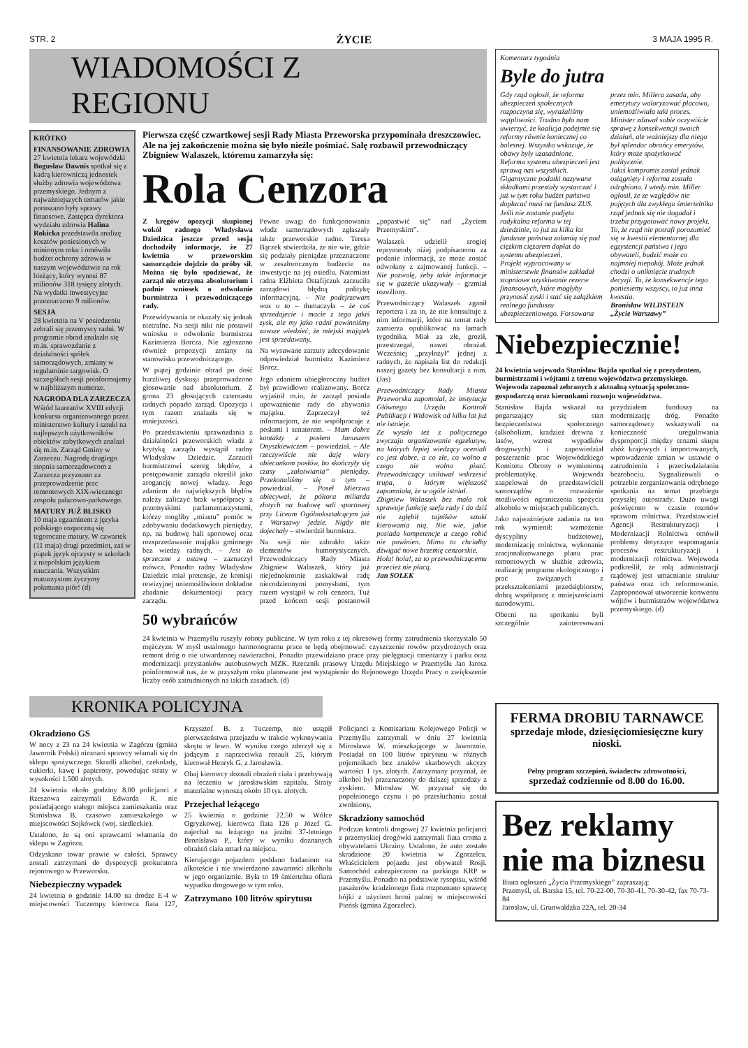STR. 2 ŻYCIE 3 MAJA 1995 R.
WIADOMOŚCI Z REGIONU
KRÓTKO
FINANSOWANIE ZDROWIA
27 kwietnia lekarz wojewódzki Bogusław Dawnis spotkał się z kadrą kierowniczą jednostek służby zdrowia województwa przemyskiego. Jednym z najważniejszych tematów jakie poruszano były sprawy finansowe. Zastępca dyrektora wydziału zdrowia Halina Rokicka przedstawiła analizę kosztów poniesionych w minionym roku i omówiła budżet ochrony zdrowia w naszym województwie na rok bieżący, który wynosi 87 milionów 318 tysięcy złotych. Na wydatki inwestycyjne przeznaczono 9 milionów.
SESJA
28 kwietnia na V posiedzeniu zebrali się przemyscy radni. W programie obrad znalazło się m.in. sprawozdanie z działalności spółek samorządowych, zmiany w regulaminie targowisk. O szczegółach sesji poinformujemy w najbliższym numerze.
NAGRODA DLA ZARZECZA
Wśród laureatów XVIII edycji konkursu organizowanego przez ministerstwo kultury i sztuki na najlepszych użytkowników obiektów zabytkowych znalazł się m.in. Zarząd Gminy w Zarzeczu. Nagrodę drugiego stopnia samorządowcom z Zarzecza przyznano za przeprowadzenie prac remontowych XIX-wiecznego zespołu pałacowo-parkowego.
MATURY JUŻ BLISKO
10 maja egzaminem z języka polskiego rozpoczną się tegoroczne matury. W czwartek (11 maja) drugi przedmiot, zaś w piątek język ojczysty w szkołach z niepolskim językiem nauczania. Wszystkim maturzystom życzymy połamania piór! (d)
Pierwsza część czwartkowej sesji Rady Miasta Przeworska przypominała dreszczowiec. Ale na jej zakończenie można się było nieźle pośmiać. Salę rozbawił przewodniczący Zbigniew Walaszek, któremu zamarzyła się:
Rola Cenzora
Z kręgów opozycji skupionej wokół radnego Władysława Dziedzica jeszcze przed sesją dochodziły informacje, że 27 kwietnia w przeworskim samorządzie dojdzie do próby sił. Można się było spodziewać, że zarząd nie otrzyma absolutorium i padnie wniosek o odwołanie burmistrza i przewodniczącego rady.
Przewidywania te okazały się jednak nietrafne. Na sesji nikt nie postawił wniosku o odwołanie burmistrza Kazimierza Borcza. Nie zgłoszono również propozycji zmiany na stanowisku przewodniczącego.
W piątej godzinie obrad po dość burzliwej dyskusji przeprowadzono głosowanie nad absolutorium. Z grona 23 głosujących czternastu radnych poparło zarząd. Opozycja i tym razem znalazła się w mniejszości.
Po przedstawieniu sprawozdania z działalności przeworskich władz z krytyką zarządu wystąpił radny Władysław Dziedzic. Zarzucił burmistrzowi szereg błędów, a postępowanie zarządu określił jako arogancję nowej władzy. Jego zdaniem do największych błędów należy zaliczyć brak współpracy z przemyskimi parlamentarzystami, którzy mogliby „miastu” pomóc w zdobywaniu dodatkowych pieniędzy, np. na budowę hali sportowej oraz rozsprzedawanie majątku gminnego bez wiedzy radnych. – Jest to sprzeczne z ustawą – zaznaczył mówca. Ponadto radny Władysław Dziedzic miał pretensje, że komisji rewizyjnej uniemożliwiono dokładne zbadanie dokumentacji pracy zarządu.
Pewne uwagi do funkcjonowania władz samorządowych zgłaszały także przeworskie radne. Teresa Bączek stwierdziła, że nie wie, gdzie się podziały pieniądze przeznaczone w zeszłorocznym budżecie na inwestycje na jej osiedlu. Natomiast radna Elżbieta Ostafijczuk zarzuciła zarządowi błędną politykę informacyjną. – Nie podejrzewam was o to – tłumaczyła – że coś sprzedajecie i macie z tego jakiś zysk, ale my jako radni powinniśmy zawsze wiedzieć, że miejski majątek jest sprzedawany.
Na wysuwane zarzuty zdecydowanie odpowiedział burmistrz Kazimierz Borcz.
Jego zdaniem ubiegłoroczny budżet był prawidłowo realizowany. Borcz wyjaśnił m.in, że zarząd posiada upoważnienie rady do zbywania majątku. Zaprzeczył też informacjom, że nie współpracuje z posłami i senatorem. – Mam dobre kontakty z posłem Januszem Onyszkiewiczem – powiedział. – Ale rzeczywiście nie daję wiary obiecankom posłów, bo skończyły się czasy „załatwiania” pieniędzy. Przekonaliśmy się o tym – powiedział. – Poseł Mierzwa obiecywał, że półtora miliarda złotych na budowę sali sportowej przy Liceum Ogólnokształcącym już z Warszawy jedzie. Nigdy nie dojechały – stwierdził burmistrz.
Na sesji nie zabrakło także elementów humorystycznych. Przewodniczący Rady Miasta Zbigniew Walaszek, który już niejednokrotnie zaskakiwał radę niecodziennymi pomysłami, tym razem wystąpił w roli cenzora. Tuż przed końcem sesji postanowił „popastwić się” nad „Życiem Przemyskim”.
Walaszek udzielił srogiej reprymendy niżej podpisanemu za podanie informacji, że może zostać odwołany z zajmowanej funkcji. – Nie pozwolę, żeby takie informacje się w gazecie ukazywały – grzmiał rozeźlony.
Przewodniczący Walaszek zganił reportera i za to, że nie konsultuje z nim informacji, które na temat rady zamierza opublikować na łamach tygodnika. Miał za złe, groził, przestrzegał, nawet obrażał. Wcześniej „przyłożył” jednej z radnych, że napisała list do redakcji naszej gazety bez konsultacji z nim. (Jas)
Przewodniczący Rady Miasta Przeworska zapomniał, że instytucja Głównego Urzędu Kontroli Publikacji i Widowisk od kilku lat już nie istnieje.
Ze wyszło też z politycznego zwyczaju organizowanie egzekutyw, na których lepiej wiedzący oceniali co jest dobre, a co złe, co wolno a czego nie wolno pisać. Przewodniczący usiłował wskrzesić trupa, o którym większość zapomniała, że w ogóle istniał.
Zbigniew Walaszek bez mała rok sprawuje funkcję szefa rady i do dziś nie zgłębił tajników sztuki kierowania nią. Nie wie, jakie posiada kompetencje a czego robić nie powinien. Mimo to chciałby dźwigać nowe brzemię cenzorskie.
Hola! hola!, za to przewodniczącemu przecież nie płacą.
Jan SOŁEK
50 wybrańców
24 kwietnia w Przemyślu ruszyły roboty publiczne. W tym roku z tej okresowej formy zatrudnienia skorzystało 50 mężczyzn. W myśl ustalonego harmonogramu prace te będą obejmować: czyszczenie rowów przydrożnych oraz remont dróg o nie utwardzonej nawierzchni. Ponadto przewidziano prace przy pielęgnacji cmentarzy i parku oraz modernizacji przystanków autobusowych MZK. Rzecznik prasowy Urzędu Miejskiego w Przemyślu Jan Jarosz poinformował nas, że w przyszłym roku planowane jest wystąpienie do Rejonowego Urzędu Pracy o zwiększenie liczby osób zatrudnionych na takich zasadach. (d)
Komentarz tygodnia
Byle do jutra
Gdy rząd ogłosił, że reforma ubezpieczeń społecznych rozpoczyna się, wyrażaliśmy wątpliwości. Trudno było nam uwierzyć, że koalicja podejmie się reformy równie koniecznej co bolesnej. Wszystko wskazuje, że obawy były uzasadnione.
Reforma systemu ubezpieczeń jest sprawą nas wszystkich. Gigantyczne podatki nazywane składkami przestały wystarczać i już w tym roku budżet państwa dopłacać musi na fundusz ZUS. Jeśli nie zostanie podjęta radykalna reforma w tej dziedzinie, to już za kilka lat fundusze państwa załamią się pod ciężkim ciężarem dopłat do systemu ubezpieczeń.
Projekt wypracowany w ministerstwie finansów zakładał stopniowe uzyskiwanie rezerw finansowych, które mogłyby przynosić zyski i stać się zalążkiem realnego funduszu ubezpieczeniowego. Forsowana przez min. Millera zasada, aby emerytury waloryzować płacowo, uniemożliwiała taki proces. Minister zdawał sobie oczywiście sprawę z konsekwencji swoich działań, ale ważniejszy dla niego był splendor obrońcy emerytów, który może spożytkować politycznie.
Jakiś kompromis został jednak osiągnięty i reforma została odrąbiona. I wtedy min. Miller ogłosił, że ze względów nie pojętych dla zwykłego śmiertelnika rząd jednak się nie dogadał i trzeba przygotować nowy projekt.
To, że rząd nie potrafi porozumieć się w kwestii elementarnej dla egzystencji państwa i jego obywateli, budzić może co najmniej niepokój. Może jednak chodzi o uniknięcie trudnych decyzji. To, że konsekwencje tego poniesiemy wszyscy, to już inna kwestia.
Bronisław WILDSTEIN
„Życie Warszawy”
Niebezpiecznie!
24 kwietnia wojewoda Stanisław Bajda spotkał się z prezydentem, burmistrzami i wójtami z terenu województwa przemyskiego. Wojewoda zapoznał zebranych z aktualną sytuacją społeczno-gospodarczą oraz kierunkami rozwoju województwa.
Stanisław Bajda wskazał na pogarszający się stan bezpieczeństwa społecznego (alkoholizm, kradzież drewna z lasów, wzrost wypadków drogowych) i zapowiedział poszerzenie prac Wojewódzkiego Komitetu Obrony o wymienioną problematykę. Wojewoda zaapelował do przedstawicieli samorządów o rozważenie możliwości ograniczenia spożycia alkoholu w miejscach publicznych.
Jako najważniejsze zadania na ten rok wymienił: wzmożenie dyscypliny budżetowej, modernizację rolnictwa, wykonanie zracjonalizowanego planu prac remontowych w służbie zdrowia, realizację programu ekologicznego i prac związanych z przekształceniami przedsiębiorstw, dobrą współpracę z mniejszościami narodowymi.
Obecni na spotkaniu byli szczególnie zainteresowani przydziałem funduszy na modernizację dróg. Ponadto samorządowcy wskazywali na konieczność uregulowania dysproporcji między cenami skupu zbóż krajowych i importowanych, wprowadzenie zmian w ustawie o zatrudnieniu i przeciwdziałaniu bezrobociu. Sygnalizowali o potrzebie zorganizowania odrębnego spotkania na temat przebiegu przyszłej autostrady. Dużo uwagi poświęcono w czasie rozmów sprawom rolnictwa. Przedstawiciel Agencji Restrukturyzacji i Modernizacji Rolnictwa omówił problemy dotyczące wspomagania procesów restrukturyzacji i modernizacji rolnictwa. Wojewoda podkreślił, że rolą administracji rządowej jest umacnianie struktur państwa oraz ich reformowanie. Zaproponował utworzenie konwentu wójtów i burmistrzów województwa przemyskiego. (d)
KRONIKA POLICYJNA
Okradziono GS
W nocy z 23 na 24 kwietnia w Zagórzu (gmina Jawornik Polski) nieznani sprawcy włamali się do sklepu spożywczego. Skradli alkohol, czekolady, cukierki, kawę i papierosy, powodując straty w wysokości 1.500 złotych.
24 kwietnia około godziny 8.00 policjanci z Rzeszowa zatrzymali Edwarda R. nie posiadającego stałego miejsca zamieszkania oraz Stanisława B. czasowo zamieszkałego w miejscowości Sojkówek (woj. siedleckie).
Ustalono, że są oni sprawcami włamania do sklepu w Zagórzu.
Odzyskano towar prawie w całości. Sprawcy zostali zatrzymani do dyspozycji prokuratora rejonowego w Przeworsku.
Niebezpieczny wypadek
24 kwietnia o godzinie 14.00 na drodze E-4 w miejscowości Tuczempy kierowca fiata 127, Krzysztof B. z Tuczemp, nie ustąpił pierwszeństwa przejazdu w trakcie wykonywania skrętu w lewo. W wyniku czego zderzył się z jadącym z naprzeciwka renault 25, którym kierował Henryk G. z Jarosławia.
Obaj kierowcy doznali obrażeń ciała i przebywają na leczeniu w jarosławskim szpitalu. Straty materialne wynoszą około 10 tys. złotych.
Przejechał leżącego
25 kwietnia o godzinie 22.50 w Wólce Ogryzkowej, kierowca fiata 126 p Józef G. najechał na leżącego na jezdni 37-letniego Bronisława P., który w wyniku doznanych obrażeń ciała zmarł na miejscu.
Kierującego pojazdem poddano badaniom na alkoteście i nie stwierdzono zawartości alkoholu w jego organizmie. Była to 19 śmiertelna ofiara wypadku drogowego w tym roku.
Zatrzymano 100 litrów spirytusu
Policjanci z Komisariatu Kolejowego Policji w Przemyślu zatrzymali w dniu 27 kwietnia Mirosława W. mieszkającego w Jaworznie. Posiadał on 100 litrów spirytusu w różnych pojemnikach bez znaków skarbowych akcyzy wartości 1 tys. złotych. Zatrzymany przyznał, że alkohol był przeznaczony do dalszej sprzedaży z zyskiem. Mirosław W. przyznał się do popełnionego czynu i po przesłuchaniu został zwolniony.
Skradziony samochód
Podczas kontroli drogowej 27 kwietnia policjanci z przemyskiej drogówki zatrzymali fiata croma z obywatelami Ukrainy. Ustalono, że auto zostało skradzione 20 kwietnia w Zgorzelcu. Właścicielem pojazdu jest obywatel Rosji. Samochód zabezpieczono na parkingu KRP w Przemyślu. Ponadto na podstawie rysopisu, wśród pasażerów kradzionego fiata rozpoznano sprawcę bójki z użyciem broni palnej w miejscowości Pieńsk (gmina Zgorzelec).
FERMA DROBIU TARNAWCE
sprzedaje młode, dziesięciomiesięczne kury nioski.
Pełny program szczepień, świadectw zdrowotności,
sprzedaż codziennie od 8.00 do 16.00.
Bez reklamy
nie ma biznesu
Biura ogłoszeń „Życia Przemyskiego” zapraszają:
Przemyśl, ul. Barska 15, tel. 70-22-00, 70-30-41, 70-30-42, fax 70-73-84
Jarosław, ul. Grunwaldzka 22A, tel. 20-34